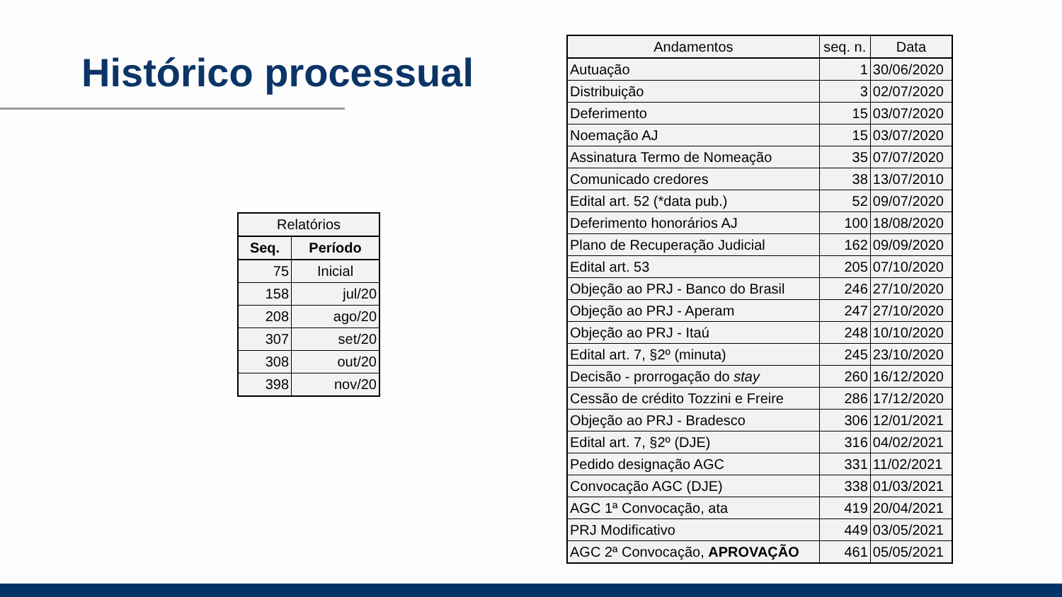Histórico processual
| Relatórios | |
| --- | --- |
| Seq. | Período |
| 75 | Inicial |
| 158 | jul/20 |
| 208 | ago/20 |
| 307 | set/20 |
| 308 | out/20 |
| 398 | nov/20 |
| Andamentos | seq. n. | Data |
| --- | --- | --- |
| Autuação | 1 | 30/06/2020 |
| Distribuição | 3 | 02/07/2020 |
| Deferimento | 15 | 03/07/2020 |
| Noemação AJ | 15 | 03/07/2020 |
| Assinatura Termo de Nomeação | 35 | 07/07/2020 |
| Comunicado credores | 38 | 13/07/2010 |
| Edital art. 52 (*data pub.) | 52 | 09/07/2020 |
| Deferimento honorários AJ | 100 | 18/08/2020 |
| Plano de Recuperação Judicial | 162 | 09/09/2020 |
| Edital art. 53 | 205 | 07/10/2020 |
| Objeção ao PRJ - Banco do Brasil | 246 | 27/10/2020 |
| Objeção ao PRJ - Aperam | 247 | 27/10/2020 |
| Objeção ao PRJ - Itaú | 248 | 10/10/2020 |
| Edital art. 7, §2º (minuta) | 245 | 23/10/2020 |
| Decisão - prorrogação do stay | 260 | 16/12/2020 |
| Cessão de crédito Tozzini e Freire | 286 | 17/12/2020 |
| Objeção ao PRJ - Bradesco | 306 | 12/01/2021 |
| Edital art. 7, §2º (DJE) | 316 | 04/02/2021 |
| Pedido designação AGC | 331 | 11/02/2021 |
| Convocação AGC (DJE) | 338 | 01/03/2021 |
| AGC 1ª Convocação, ata | 419 | 20/04/2021 |
| PRJ Modificativo | 449 | 03/05/2021 |
| AGC 2ª Convocação, APROVAÇÃO | 461 | 05/05/2021 |